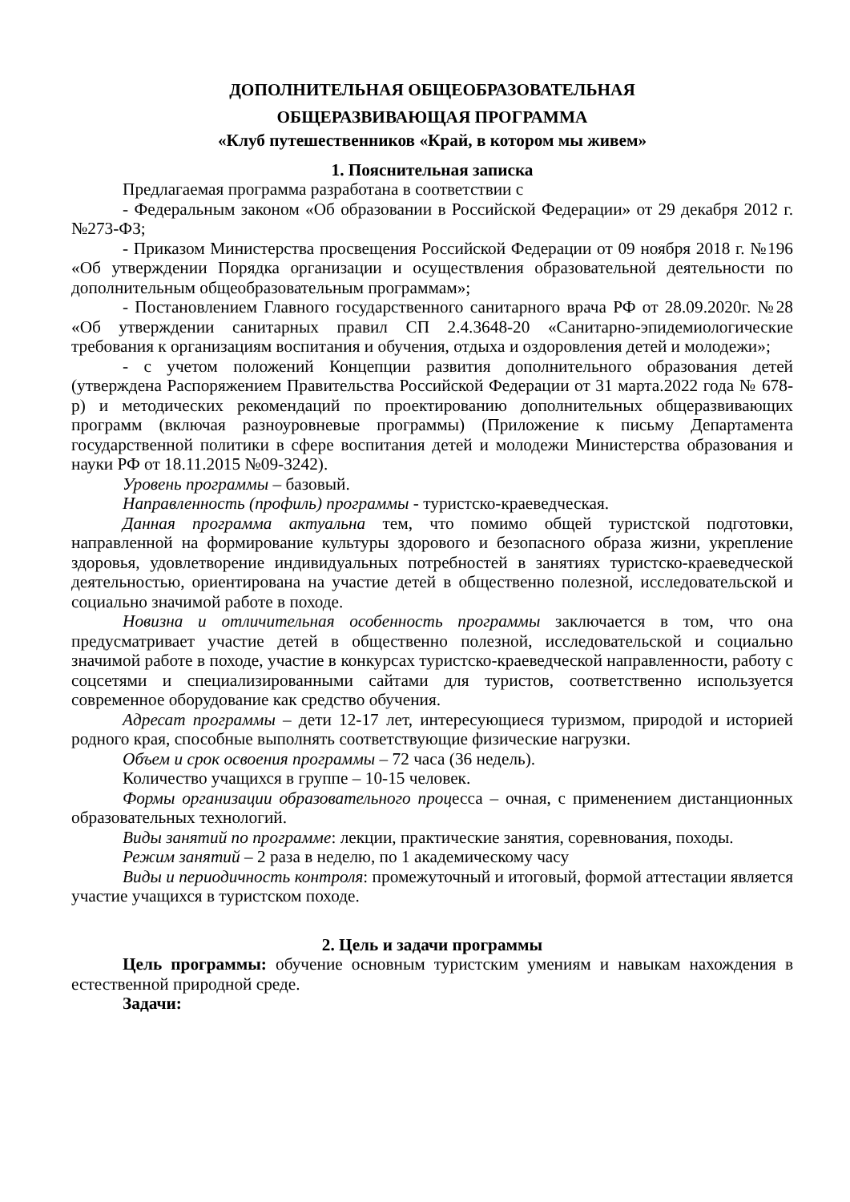ДОПОЛНИТЕЛЬНАЯ ОБЩЕОБРАЗОВАТЕЛЬНАЯ
ОБЩЕРАЗВИВАЮЩАЯ ПРОГРАММА
«Клуб путешественников «Край, в котором мы живем»
1. Пояснительная записка
Предлагаемая программа разработана в соответствии с
- Федеральным законом «Об образовании в Российской Федерации» от 29 декабря 2012 г. №273-ФЗ;
- Приказом Министерства просвещения Российской Федерации от 09 ноября 2018 г. №196 «Об утверждении Порядка организации и осуществления образовательной деятельности по дополнительным общеобразовательным программам»;
- Постановлением Главного государственного санитарного врача РФ от 28.09.2020г. №28 «Об утверждении санитарных правил СП 2.4.3648-20 «Санитарно-эпидемиологические требования к организациям воспитания и обучения, отдыха и оздоровления детей и молодежи»;
- с учетом положений Концепции развития дополнительного образования детей (утверждена Распоряжением Правительства Российской Федерации от 31 марта.2022 года № 678-р) и методических рекомендаций по проектированию дополнительных общеразвивающих программ (включая разноуровневые программы) (Приложение к письму Департамента государственной политики в сфере воспитания детей и молодежи Министерства образования и науки РФ от 18.11.2015 №09-3242).
Уровень программы – базовый.
Направленность (профиль) программы - туристско-краеведческая.
Данная программа актуальна тем, что помимо общей туристской подготовки, направленной на формирование культуры здорового и безопасного образа жизни, укрепление здоровья, удовлетворение индивидуальных потребностей в занятиях туристско-краеведческой деятельностью, ориентирована на участие детей в общественно полезной, исследовательской и социально значимой работе в походе.
Новизна и отличительная особенность программы заключается в том, что она предусматривает участие детей в общественно полезной, исследовательской и социально значимой работе в походе, участие в конкурсах туристско-краеведческой направленности, работу с соцсетями и специализированными сайтами для туристов, соответственно используется современное оборудование как средство обучения.
Адресат программы – дети 12-17 лет, интересующиеся туризмом, природой и историей родного края, способные выполнять соответствующие физические нагрузки.
Объем и срок освоения программы – 72 часа (36 недель).
Количество учащихся в группе – 10-15 человек.
Формы организации образовательного процесса – очная, с применением дистанционных образовательных технологий.
Виды занятий по программе: лекции, практические занятия, соревнования, походы.
Режим занятий – 2 раза в неделю, по 1 академическому часу
Виды и периодичность контроля: промежуточный и итоговый, формой аттестации является участие учащихся в туристском походе.
2. Цель и задачи программы
Цель программы: обучение основным туристским умениям и навыкам нахождения в естественной природной среде.
Задачи: